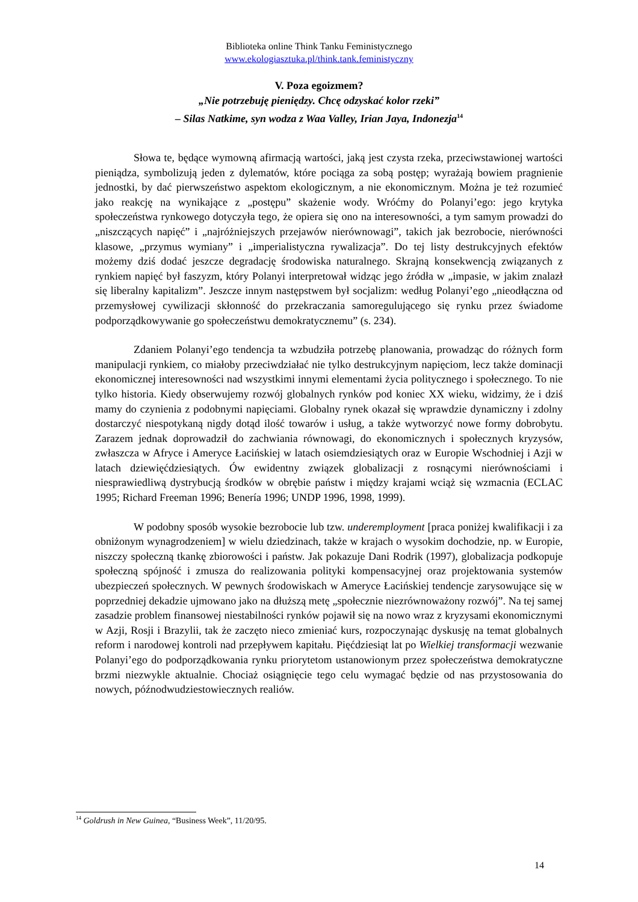Biblioteka online Think Tanku Feministycznego
www.ekologiasztuka.pl/think.tank.feministyczny
V. Poza egoizmem?
„Nie potrzebuję pieniędzy. Chcę odzyskać kolor rzeki”
– Silas Natkime, syn wodza z Waa Valley, Irian Jaya, Indonezja<sup>14</sup>
Słowa te, będące wymowną afirmacją wartości, jaką jest czysta rzeka, przeciwstawionej wartości pieniądza, symbolizują jeden z dylematów, które pociąga za sobą postęp; wyrażają bowiem pragnienie jednostki, by dać pierwszeństwo aspektom ekologicznym, a nie ekonomicznym. Można je też rozumieć jako reakcję na wynikające z „postępu” skażenie wody. Wróćmy do Polanyi’ego: jego krytyka społeczeństwa rynkowego dotyczyła tego, że opiera się ono na interesowności, a tym samym prowadzi do „niszczących napięć” i „najróżniejszych przejawów nierównowagi”, takich jak bezrobocie, nierówności klasowe, „przymus wymiany” i „imperialistyczna rywalizacja”. Do tej listy destrukcyjnych efektów możemy dziś dodać jeszcze degradację środowiska naturalnego. Skrajną konsekwencją związanych z rynkiem napięć był faszyzm, który Polanyi interpretował widząc jego źródła w „impasie, w jakim znalazł się liberalny kapitalizm”. Jeszcze innym następstwem był socjalizm: według Polanyi’ego „nieodłączna od przemysłowej cywilizacji skłonność do przekraczania samoregulującego się rynku przez świadome podporządkowywanie go społeczeństwu demokratycznemu” (s. 234).
Zdaniem Polanyi’ego tendencja ta wzbudziła potrzebę planowania, prowadząc do różnych form manipulacji rynkiem, co miałoby przeciwdziałać nie tylko destrukcyjnym napięciom, lecz także dominacji ekonomicznej interesowności nad wszystkimi innymi elementami życia politycznego i społecznego. To nie tylko historia. Kiedy obserwujemy rozwój globalnych rynków pod koniec XX wieku, widzimy, że i dziś mamy do czynienia z podobnymi napięciami. Globalny rynek okazał się wprawdzie dynamiczny i zdolny dostarczyć niespotykaną nigdy dotąd ilość towarów i usług, a także wytworzyć nowe formy dobrobytu. Zarazem jednak doprowadził do zachwiania równowagi, do ekonomicznych i społecznych kryzysów, zwłaszcza w Afryce i Ameryce Łacińskiej w latach osiemdziesiątych oraz w Europie Wschodniej i Azji w latach dziewięćdziesiątych. Ów ewidentny związek globalizacji z rosnącymi nierównościami i niesprawiedliwą dystrybucją środków w obrębie państw i między krajami wciąż się wzmacnia (ECLAC 1995; Richard Freeman 1996; Benería 1996; UNDP 1996, 1998, 1999).
W podobny sposób wysokie bezrobocie lub tzw. underemployment [praca poniżej kwalifikacji i za obniżonym wynagrodzeniem] w wielu dziedzinach, także w krajach o wysokim dochodzie, np. w Europie, niszczy społeczną tkankę zbiorowości i państw. Jak pokazuje Dani Rodrik (1997), globalizacja podkopuje społeczną spójność i zmusza do realizowania polityki kompensacyjnej oraz projektowania systemów ubezpieczeń społecznych. W pewnych środowiskach w Ameryce Łacińskiej tendencje zarysowujące się w poprzedniej dekadzie ujmowano jako na dłuższą metę „społecznie niezrównoważony rozwój”. Na tej samej zasadzie problem finansowej niestabilności rynków pojawił się na nowo wraz z kryzysami ekonomicznymi w Azji, Rosji i Brazylii, tak że zaczęto nieco zmieniać kurs, rozpoczynając dyskusję na temat globalnych reform i narodowej kontroli nad przepływem kapitału. Pięćdziesiąt lat po Wielkiej transformacji wezwanie Polanyi’ego do podporządkowania rynku priorytetom ustanowionym przez społeczeństwa demokratyczne brzmi niezwykle aktualnie. Chociaż osiągnięcie tego celu wymagać będzie od nas przystosowania do nowych, późnodwudziestowiecznych realiów.
<sup>14</sup> Goldrush in New Guinea, “Business Week”, 11/20/95.
14